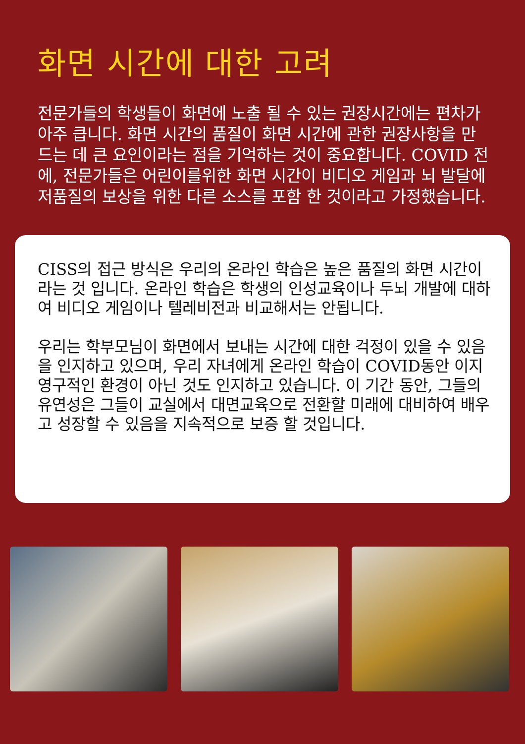화면 시간에 대한 고려
전문가들의 학생들이 화면에 노출 될 수 있는 권장시간에는 편차가 아주 큽니다. 화면 시간의 품질이 화면 시간에 관한 권장사항을 만드는 데 큰 요인이라는 점을 기억하는 것이 중요합니다. COVID 전에, 전문가들은 어린이를위한 화면 시간이 비디오 게임과 뇌 발달에 저품질의 보상을 위한 다른 소스를 포함 한 것이라고 가정했습니다.
CISS의 접근 방식은 우리의 온라인 학습은 높은 품질의 화면 시간이라는 것 입니다. 온라인 학습은 학생의 인성교육이나 두뇌 개발에 대하여 비디오 게임이나 텔레비전과 비교해서는 안됩니다.
우리는 학부모님이 화면에서 보내는 시간에 대한 걱정이 있을 수 있음을 인지하고 있으며, 우리 자녀에게 온라인 학습이 COVID동안 이지 영구적인 환경이 아닌 것도 인지하고 있습니다. 이 기간 동안, 그들의 유연성은 그들이 교실에서 대면교육으로 전환할 미래에 대비하여 배우고 성장할 수 있음을 지속적으로 보증 할 것입니다.